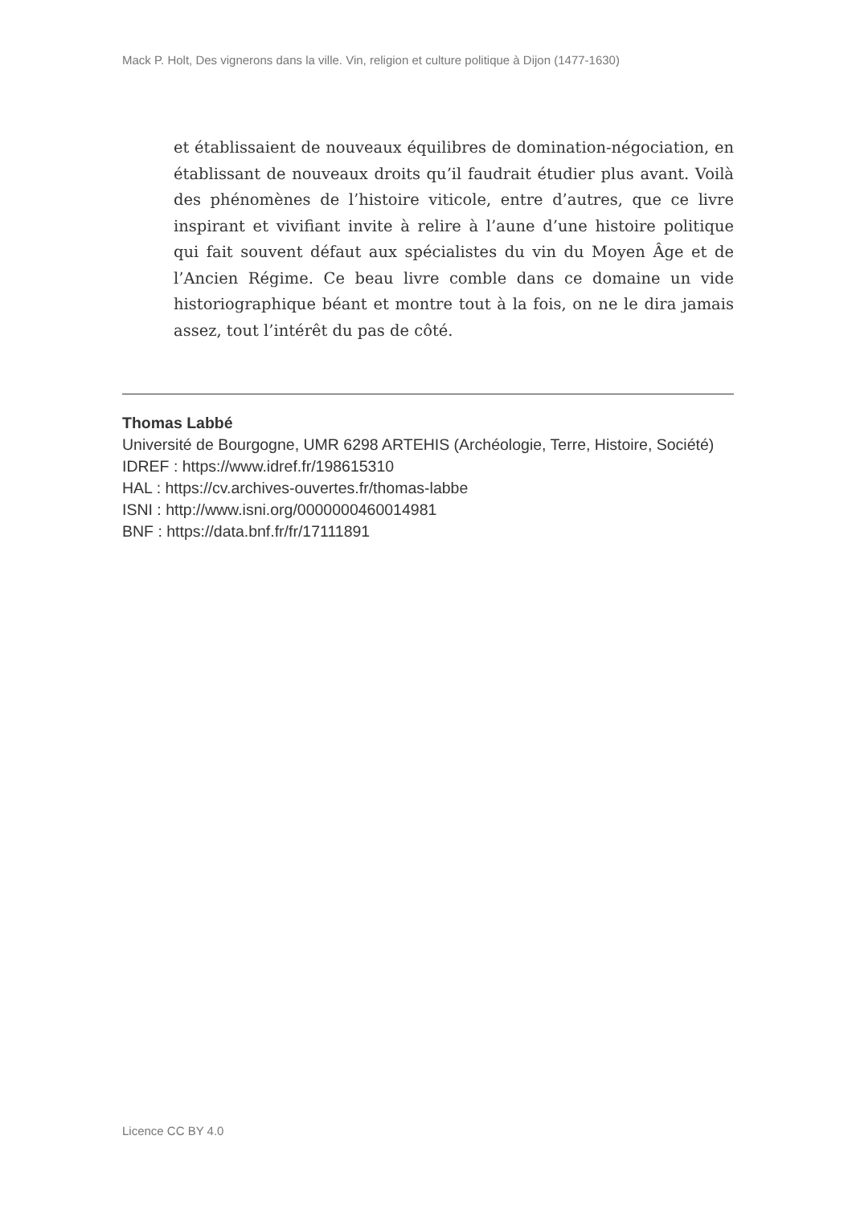Mack P. Holt, Des vignerons dans la ville. Vin, religion et culture politique à Dijon (1477-1630)
et établissaient de nouveaux équilibres de domination-négociation, en établissant de nouveaux droits qu’il faudrait étudier plus avant. Voilà des phénomènes de l’histoire viticole, entre d’autres, que ce livre inspirant et vivifiant invite à relire à l’aune d’une histoire politique qui fait souvent défaut aux spécialistes du vin du Moyen Âge et de l’Ancien Régime. Ce beau livre comble dans ce domaine un vide historiographique béant et montre tout à la fois, on ne le dira jamais assez, tout l’intérêt du pas de côté.
Thomas Labbé
Université de Bourgogne, UMR 6298 ARTEHIS (Archéologie, Terre, Histoire, Société)
IDREF : https://www.idref.fr/198615310
HAL : https://cv.archives-ouvertes.fr/thomas-labbe
ISNI : http://www.isni.org/0000000460014981
BNF : https://data.bnf.fr/fr/17111891
Licence CC BY 4.0